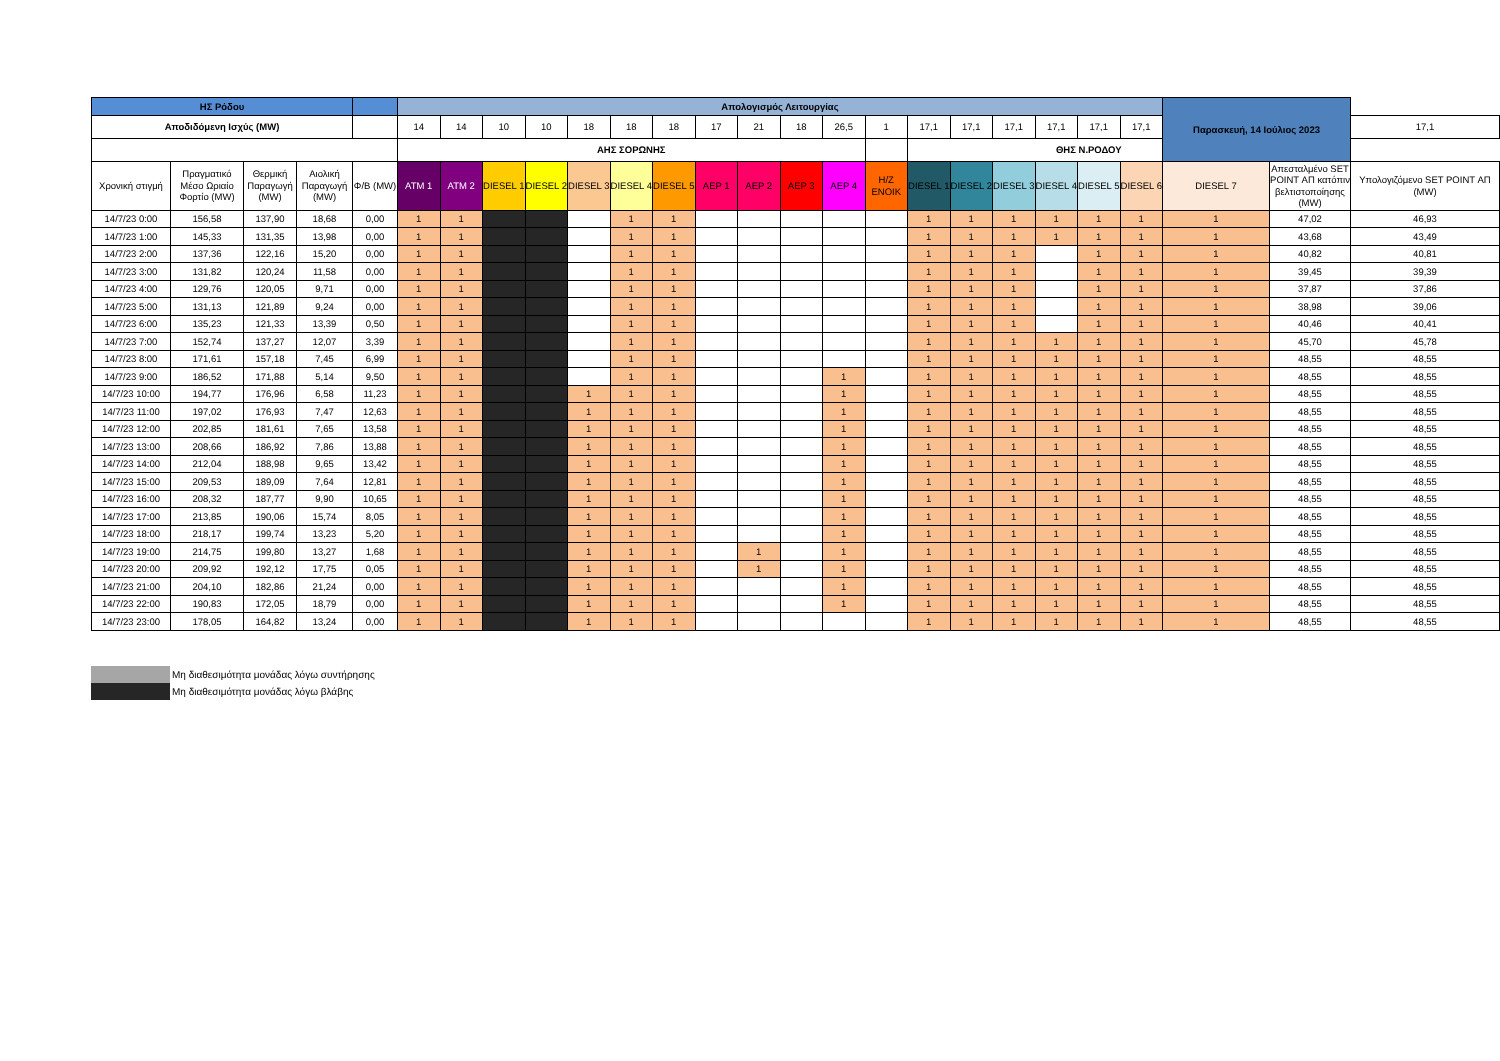| ΗΣ Ρόδου | | | | | Απολογισμός Λειτουργίας | | | | | | | | | | | | | | | | | | Παρασκευή, 14 Ιούλιος 2023 | | |
| --- | --- | --- | --- | --- | --- | --- | --- | --- | --- | --- | --- | --- | --- | --- | --- | --- | --- | --- | --- | --- | --- | --- | --- | --- | --- |
| Αποδιδόμενη Ισχύς (MW) | | | | | 14 | 14 | 10 | 10 | 18 | 18 | 18 | 17 | 21 | 18 | 26,5 | 1 | 17,1 | 17,1 | 17,1 | 17,1 | 17,1 | 17,1 | | | 17,1 |
| | | | | | ΑΗΣ ΣΟΡΩΝΗΣ | | | | | | | | | | | | ΘΗΣ Ν.ΡΟΔΟΥ | | | | | | | | |
| Χρονική στιγμή | Πραγματικό Μέσο Ωριαίο Φορτίο (MW) | Θερμική Παραγωγή (MW) | Αιολική Παραγωγή (MW) | Φ/Β (MW) | ATM 1 | ATM 2 | DIESEL 1 | DIESEL 2 | DIESEL 3 | DIESEL 4 | DIESEL 5 | ΑΕΡ 1 | ΑΕΡ 2 | ΑΕΡ 3 | ΑΕΡ 4 | H/Z ΕΝΟΙΚ | DIESEL 1 | DIESEL 2 | DIESEL 3 | DIESEL 4 | DIESEL 5 | DIESEL 6 | DIESEL 7 | Απεσταλμένο SET POINT ΑΠ κατόπιν βελτιστοποίησης (MW) | Υπολογιζόμενο SET POINT ΑΠ (MW) |
| 14/7/23 0:00 | 156,58 | 137,90 | 18,68 | 0,00 | 1 | 1 | | | | 1 | 1 | | | | | | 1 | 1 | 1 | 1 | 1 | 1 | 1 | 47,02 | 46,93 |
| 14/7/23 1:00 | 145,33 | 131,35 | 13,98 | 0,00 | 1 | 1 | | | | 1 | 1 | | | | | | 1 | 1 | 1 | 1 | 1 | 1 | 1 | 43,68 | 43,49 |
| 14/7/23 2:00 | 137,36 | 122,16 | 15,20 | 0,00 | 1 | 1 | | | | 1 | 1 | | | | | | 1 | 1 | 1 | | 1 | 1 | 1 | 40,82 | 40,81 |
| 14/7/23 3:00 | 131,82 | 120,24 | 11,58 | 0,00 | 1 | 1 | | | | 1 | 1 | | | | | | 1 | 1 | 1 | | 1 | 1 | 1 | 39,45 | 39,39 |
| 14/7/23 4:00 | 129,76 | 120,05 | 9,71 | 0,00 | 1 | 1 | | | | 1 | 1 | | | | | | 1 | 1 | 1 | | 1 | 1 | 1 | 37,87 | 37,86 |
| 14/7/23 5:00 | 131,13 | 121,89 | 9,24 | 0,00 | 1 | 1 | | | | 1 | 1 | | | | | | 1 | 1 | 1 | | 1 | 1 | 1 | 38,98 | 39,06 |
| 14/7/23 6:00 | 135,23 | 121,33 | 13,39 | 0,50 | 1 | 1 | | | | 1 | 1 | | | | | | 1 | 1 | 1 | | 1 | 1 | 1 | 40,46 | 40,41 |
| 14/7/23 7:00 | 152,74 | 137,27 | 12,07 | 3,39 | 1 | 1 | | | | 1 | 1 | | | | | | 1 | 1 | 1 | 1 | 1 | 1 | 1 | 45,70 | 45,78 |
| 14/7/23 8:00 | 171,61 | 157,18 | 7,45 | 6,99 | 1 | 1 | | | | 1 | 1 | | | | | | 1 | 1 | 1 | 1 | 1 | 1 | 1 | 48,55 | 48,55 |
| 14/7/23 9:00 | 186,52 | 171,88 | 5,14 | 9,50 | 1 | 1 | | | | 1 | 1 | | | | 1 | | 1 | 1 | 1 | 1 | 1 | 1 | 1 | 48,55 | 48,55 |
| 14/7/23 10:00 | 194,77 | 176,96 | 6,58 | 11,23 | 1 | 1 | | | 1 | 1 | 1 | | | | 1 | | 1 | 1 | 1 | 1 | 1 | 1 | 1 | 48,55 | 48,55 |
| 14/7/23 11:00 | 197,02 | 176,93 | 7,47 | 12,63 | 1 | 1 | | | 1 | 1 | 1 | | | | 1 | | 1 | 1 | 1 | 1 | 1 | 1 | 1 | 48,55 | 48,55 |
| 14/7/23 12:00 | 202,85 | 181,61 | 7,65 | 13,58 | 1 | 1 | | | 1 | 1 | 1 | | | | 1 | | 1 | 1 | 1 | 1 | 1 | 1 | 1 | 48,55 | 48,55 |
| 14/7/23 13:00 | 208,66 | 186,92 | 7,86 | 13,88 | 1 | 1 | | | 1 | 1 | 1 | | | | 1 | | 1 | 1 | 1 | 1 | 1 | 1 | 1 | 48,55 | 48,55 |
| 14/7/23 14:00 | 212,04 | 188,98 | 9,65 | 13,42 | 1 | 1 | | | 1 | 1 | 1 | | | | 1 | | 1 | 1 | 1 | 1 | 1 | 1 | 1 | 48,55 | 48,55 |
| 14/7/23 15:00 | 209,53 | 189,09 | 7,64 | 12,81 | 1 | 1 | | | 1 | 1 | 1 | | | | 1 | | 1 | 1 | 1 | 1 | 1 | 1 | 1 | 48,55 | 48,55 |
| 14/7/23 16:00 | 208,32 | 187,77 | 9,90 | 10,65 | 1 | 1 | | | 1 | 1 | 1 | | | | 1 | | 1 | 1 | 1 | 1 | 1 | 1 | 1 | 48,55 | 48,55 |
| 14/7/23 17:00 | 213,85 | 190,06 | 15,74 | 8,05 | 1 | 1 | | | 1 | 1 | 1 | | | | 1 | | 1 | 1 | 1 | 1 | 1 | 1 | 1 | 48,55 | 48,55 |
| 14/7/23 18:00 | 218,17 | 199,74 | 13,23 | 5,20 | 1 | 1 | | | 1 | 1 | 1 | | | | 1 | | 1 | 1 | 1 | 1 | 1 | 1 | 1 | 48,55 | 48,55 |
| 14/7/23 19:00 | 214,75 | 199,80 | 13,27 | 1,68 | 1 | 1 | | | 1 | 1 | 1 | | 1 | | 1 | | 1 | 1 | 1 | 1 | 1 | 1 | 1 | 48,55 | 48,55 |
| 14/7/23 20:00 | 209,92 | 192,12 | 17,75 | 0,05 | 1 | 1 | | | 1 | 1 | 1 | | 1 | | 1 | | 1 | 1 | 1 | 1 | 1 | 1 | 1 | 48,55 | 48,55 |
| 14/7/23 21:00 | 204,10 | 182,86 | 21,24 | 0,00 | 1 | 1 | | | 1 | 1 | 1 | | | | 1 | | 1 | 1 | 1 | 1 | 1 | 1 | 1 | 48,55 | 48,55 |
| 14/7/23 22:00 | 190,83 | 172,05 | 18,79 | 0,00 | 1 | 1 | | | 1 | 1 | 1 | | | | 1 | | 1 | 1 | 1 | 1 | 1 | 1 | 1 | 48,55 | 48,55 |
| 14/7/23 23:00 | 178,05 | 164,82 | 13,24 | 0,00 | 1 | 1 | | | 1 | 1 | 1 | | | | | | 1 | 1 | 1 | 1 | 1 | 1 | 1 | 48,55 | 48,55 |
Μη διαθεσιμότητα μονάδας λόγω συντήρησης
Μη διαθεσιμότητα μονάδας λόγω βλάβης